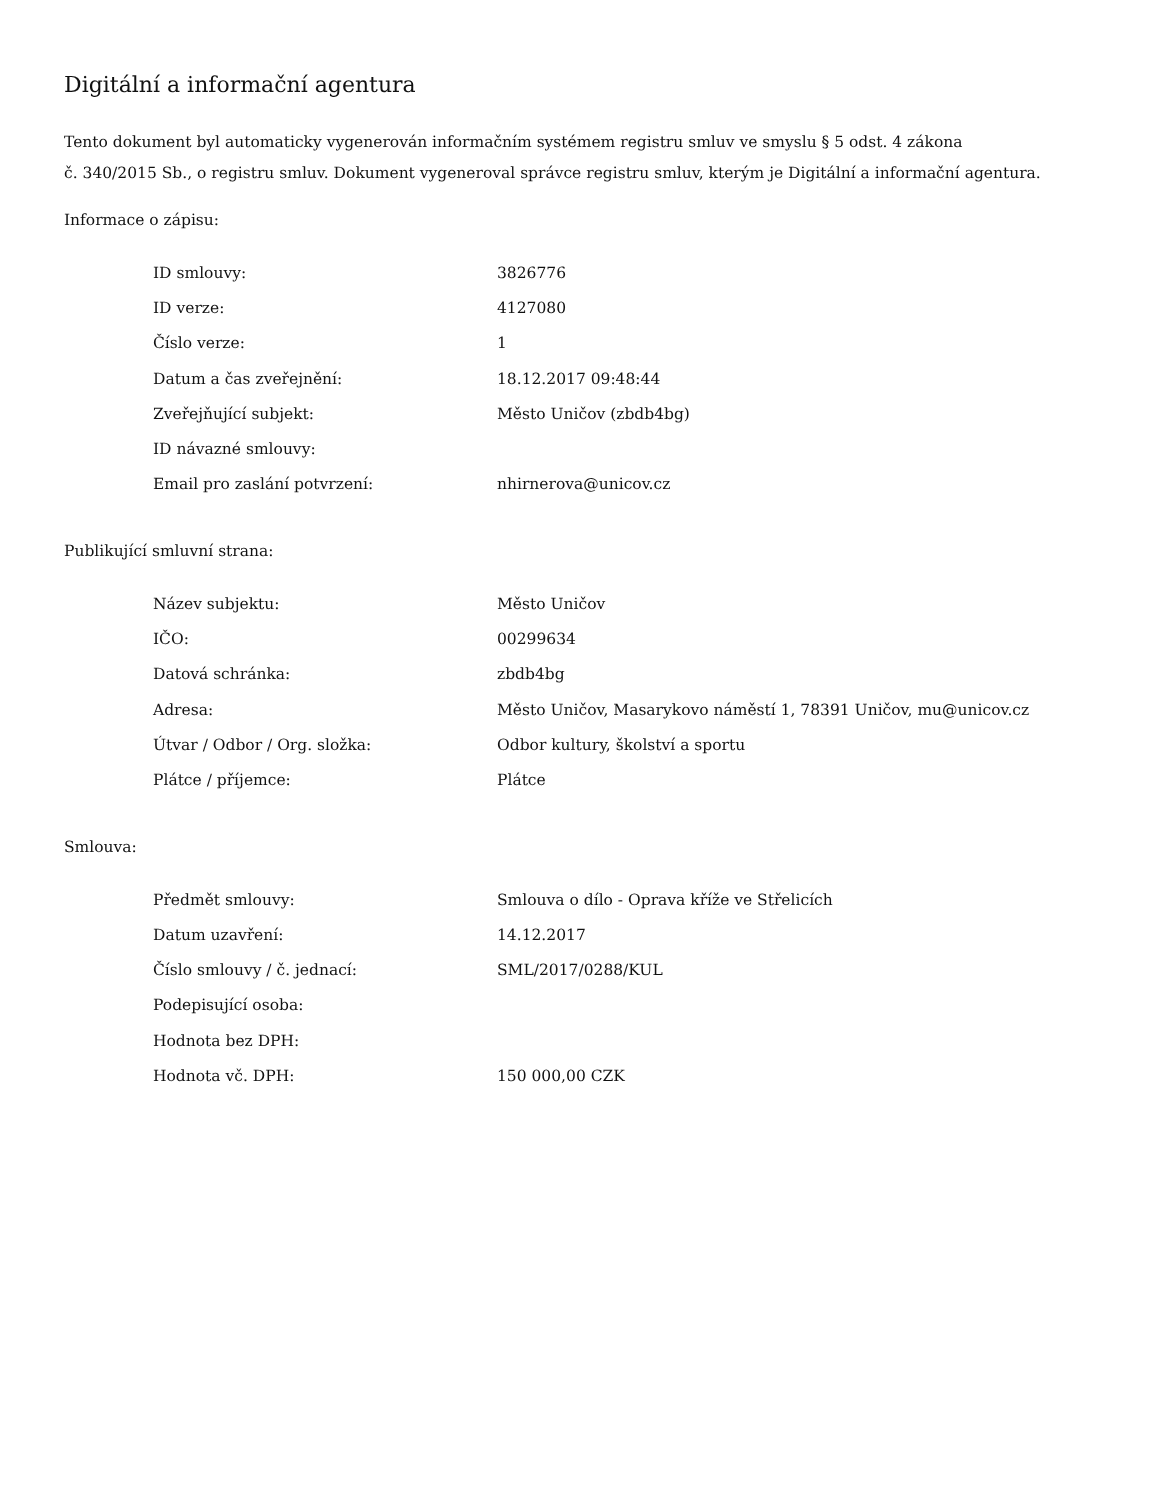Digitální a informační agentura
Tento dokument byl automaticky vygenerován informačním systémem registru smluv ve smyslu § 5 odst. 4 zákona
č. 340/2015 Sb., o registru smluv. Dokument vygeneroval správce registru smluv, kterým je Digitální a informační agentura.
Informace o zápisu:
| ID smlouvy: | 3826776 |
| ID verze: | 4127080 |
| Číslo verze: | 1 |
| Datum a čas zveřejnění: | 18.12.2017 09:48:44 |
| Zveřejňující subjekt: | Město Uničov (zbdb4bg) |
| ID návazné smlouvy: | |
| Email pro zaslání potvrzení: | nhirnerova@unicov.cz |
Publikující smluvní strana:
| Název subjektu: | Město Uničov |
| IČO: | 00299634 |
| Datová schránka: | zbdb4bg |
| Adresa: | Město Uničov, Masarykovo náměstí 1, 78391 Uničov, mu@unicov.cz |
| Útvar / Odbor / Org. složka: | Odbor kultury, školství a sportu |
| Plátce / příjemce: | Plátce |
Smlouva:
| Předmět smlouvy: | Smlouva o dílo - Oprava kříže ve Střelicích |
| Datum uzavření: | 14.12.2017 |
| Číslo smlouvy / č. jednací: | SML/2017/0288/KUL |
| Podepisující osoba: | |
| Hodnota bez DPH: | |
| Hodnota vč. DPH: | 150 000,00 CZK |